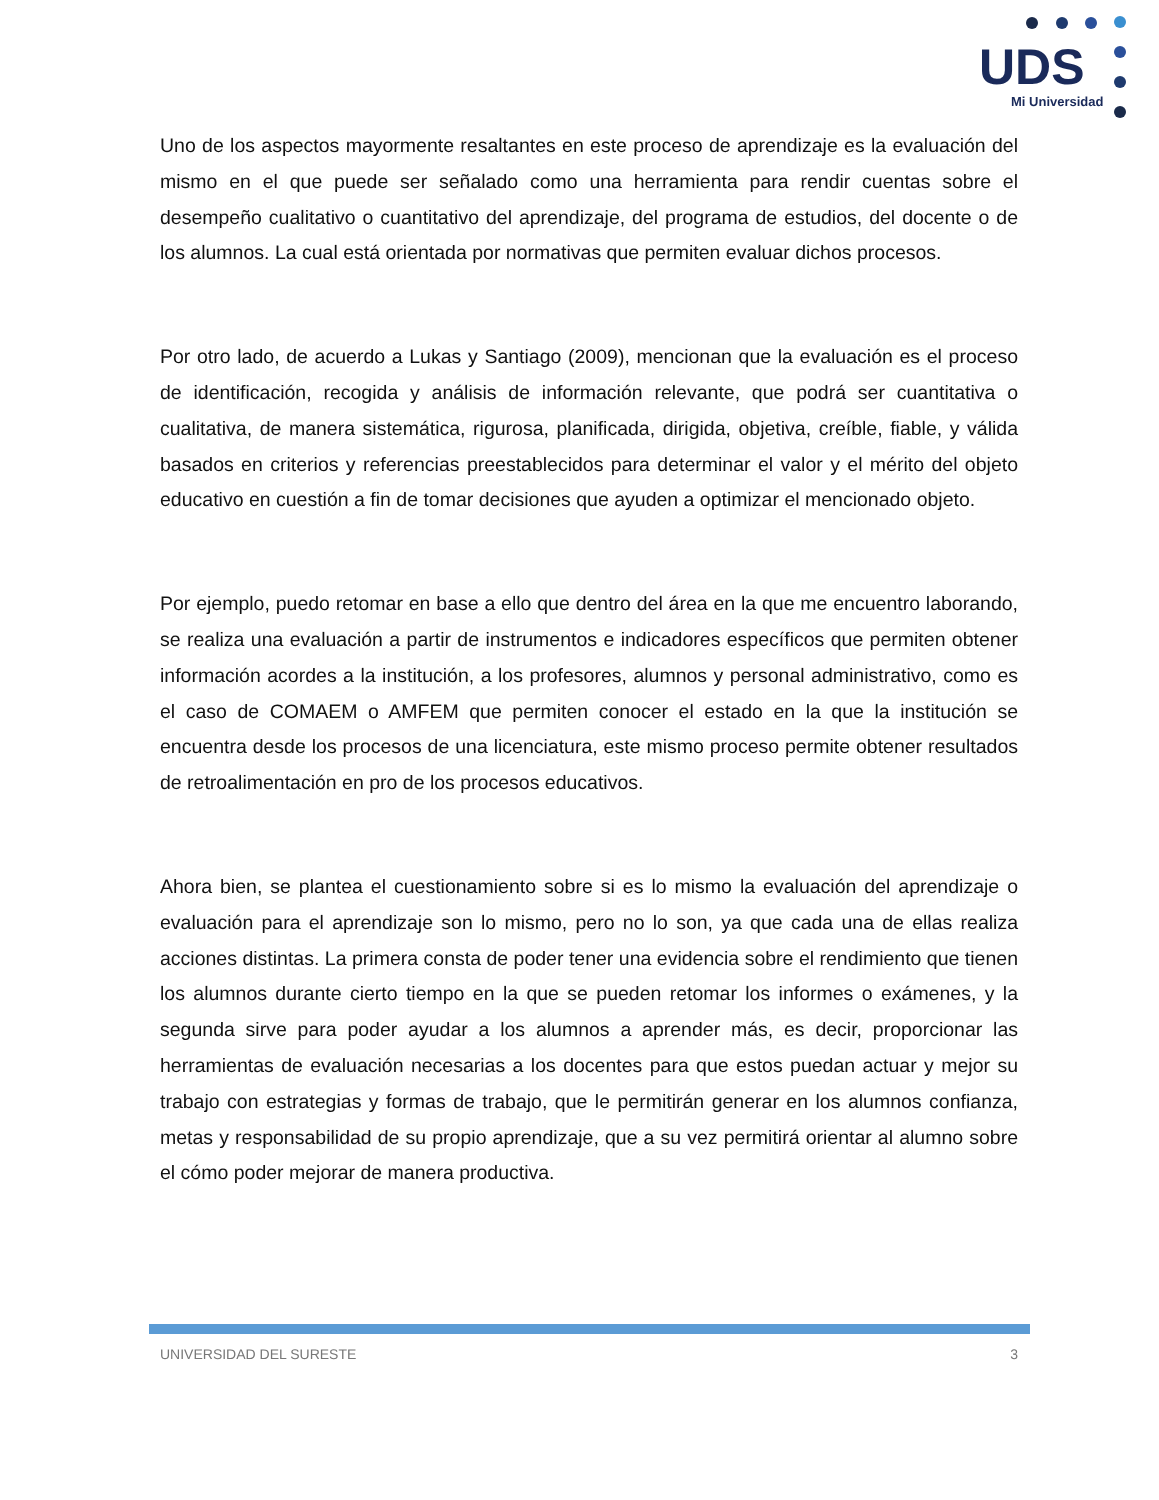UDS
Mi Universidad
Uno de los aspectos mayormente resaltantes en este proceso de aprendizaje es la evaluación del mismo en el que puede ser señalado como una herramienta para rendir cuentas sobre el desempeño cualitativo o cuantitativo del aprendizaje, del programa de estudios, del docente o de los alumnos. La cual está orientada por normativas que permiten evaluar dichos procesos.
Por otro lado, de acuerdo a Lukas y Santiago (2009), mencionan que la evaluación es el proceso de identificación, recogida y análisis de información relevante, que podrá ser cuantitativa o cualitativa, de manera sistemática, rigurosa, planificada, dirigida, objetiva, creíble, fiable, y válida basados en criterios y referencias preestablecidos para determinar el valor y el mérito del objeto educativo en cuestión a fin de tomar decisiones que ayuden a optimizar el mencionado objeto.
Por ejemplo, puedo retomar en base a ello que dentro del área en la que me encuentro laborando, se realiza una evaluación a partir de instrumentos e indicadores específicos que permiten obtener información acordes a la institución, a los profesores, alumnos y personal administrativo, como es el caso de COMAEM o AMFEM que permiten conocer el estado en la que la institución se encuentra desde los procesos de una licenciatura, este mismo proceso permite obtener resultados de retroalimentación en pro de los procesos educativos.
Ahora bien, se plantea el cuestionamiento sobre si es lo mismo la evaluación del aprendizaje o evaluación para el aprendizaje son lo mismo, pero no lo son, ya que cada una de ellas realiza acciones distintas. La primera consta de poder tener una evidencia sobre el rendimiento que tienen los alumnos durante cierto tiempo en la que se pueden retomar los informes o exámenes, y la segunda sirve para poder ayudar a los alumnos a aprender más, es decir, proporcionar las herramientas de evaluación necesarias a los docentes para que estos puedan actuar y mejor su trabajo con estrategias y formas de trabajo, que le permitirán generar en los alumnos confianza, metas y responsabilidad de su propio aprendizaje, que a su vez permitirá orientar al alumno sobre el cómo poder mejorar de manera productiva.
UNIVERSIDAD DEL SURESTE 3